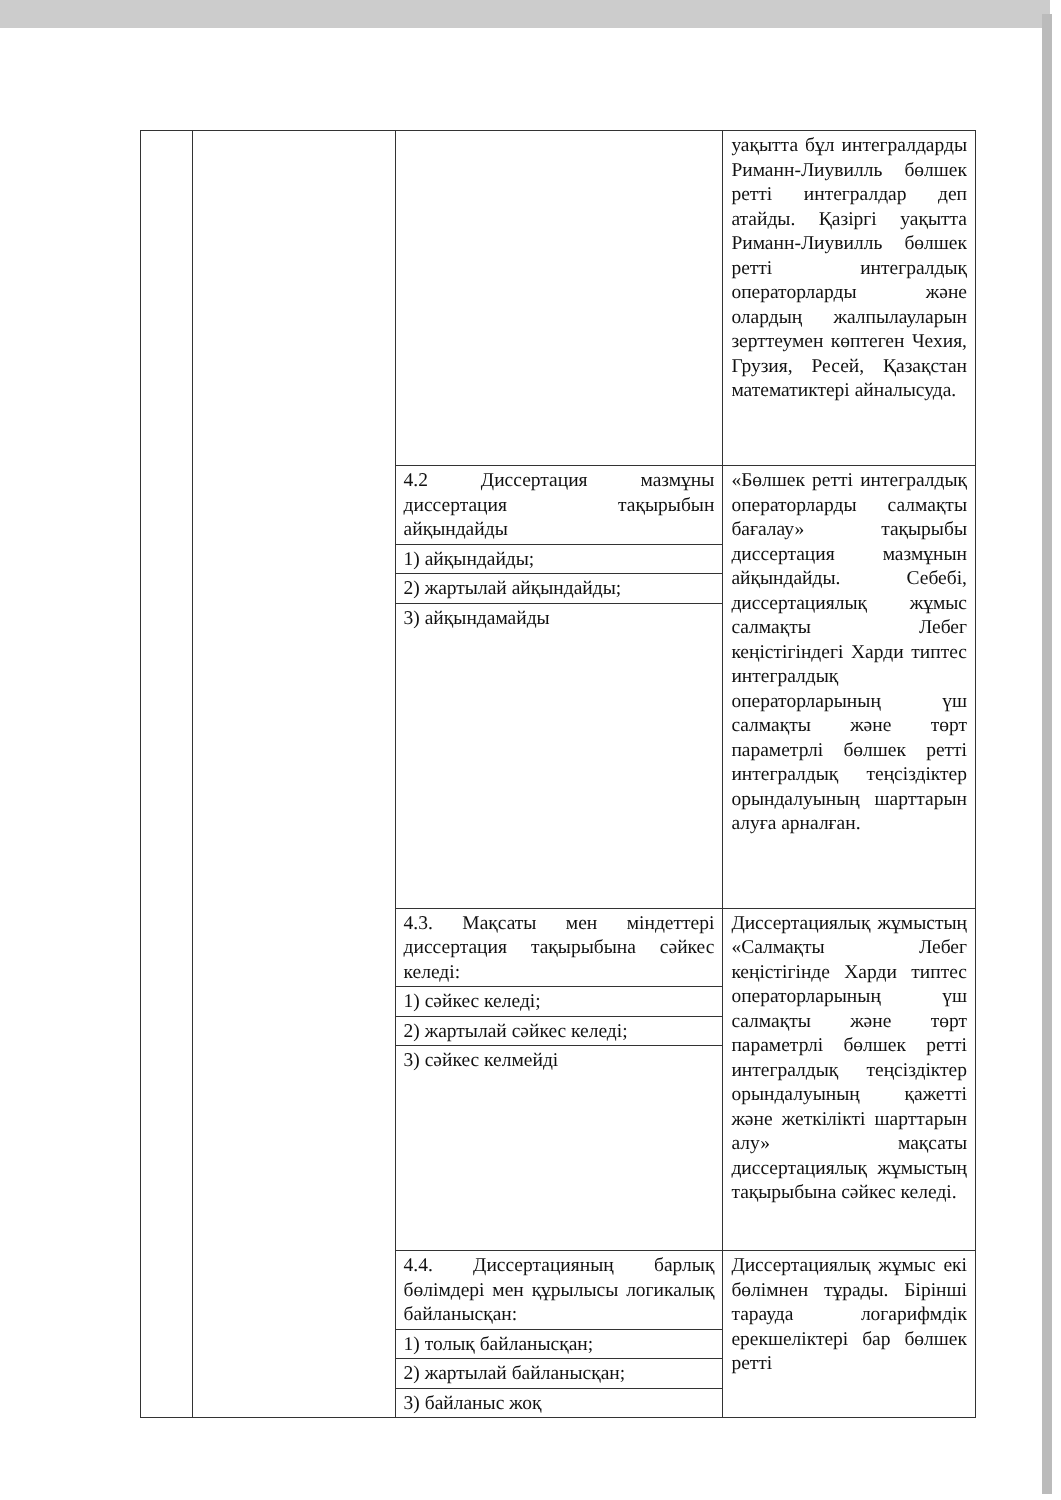| | | | уақытта бұл интегралдарды Риманн-Лиувилль бөлшек ретті интегралдар деп атайды. Қазіргі уақытта Риманн-Лиувилль бөлшек ретті интегралдық операторларды және олардың жалпылауларын зерттеумен көптеген Чехия, Грузия, Ресей, Қазақстан математиктері айналысуда. |
| | | 4.2 Диссертация мазмұны диссертация тақырыбын айқындайды | «Бөлшек ретті интегралдық операторларды салмақты бағалау» тақырыбы диссертация мазмұнын айқындайды. Себебі, диссертациялық жұмыс салмақты Лебег кеңістігіндегі Харди типтес интегралдық операторларының үш салмақты және төрт параметрлі бөлшек ретті интегралдық теңсіздіктер орындалуының шарттарын алуға арналған. |
| | | 1) айқындайды; | |
| | | 2) жартылай айқындайды; | |
| | | 3) айқындамайды | |
| | | 4.3. Мақсаты мен міндеттері диссертация тақырыбына сәйкес келеді: | Диссертациялық жұмыстың «Салмақты Лебег кеңістігінде Харди типтес операторларының үш салмақты және төрт параметрлі бөлшек ретті интегралдық теңсіздіктер орындалуының қажетті және жеткілікті шарттарын алу» мақсаты диссертациялық жұмыстың тақырыбына сәйкес келеді. |
| | | 1) сәйкес келеді; | |
| | | 2) жартылай сәйкес келеді; | |
| | | 3) сәйкес келмейді | |
| | | 4.4. Диссертацияның барлық бөлімдері мен құрылысы логикалық байланысқан: | Диссертациялық жұмыс екі бөлімнен тұрады. Бірінші тарауда логарифмдік ерекшеліктері бар бөлшек ретті |
| | | 1) толық байланысқан; | |
| | | 2) жартылай байланысқан; | |
| | | 3) байланыс жоқ | |